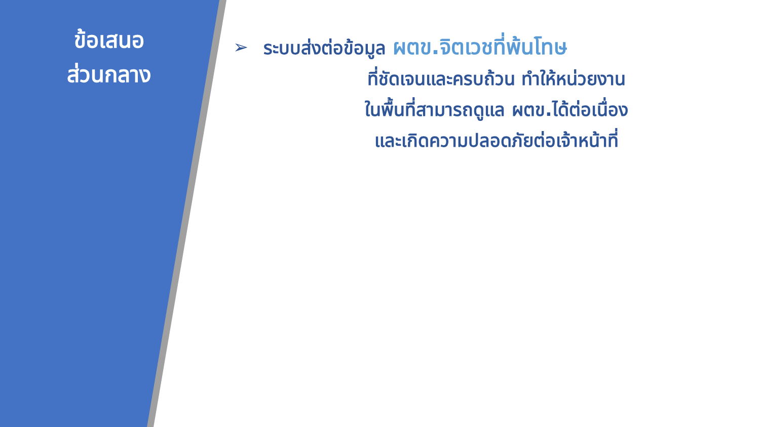ข้อเสนอ
ส่วนกลาง
➢ ระบบส่งต่อข้อมูล ผตข.จิตเวชที่พ้นโทษ
ที่ชัดเจนและครบถ้วน ทำให้หน่วยงาน
ในพื้นที่สามารถดูแล ผตข.ได้ต่อเนื่อง
และเกิดความปลอดภัยต่อเจ้าหน้าที่